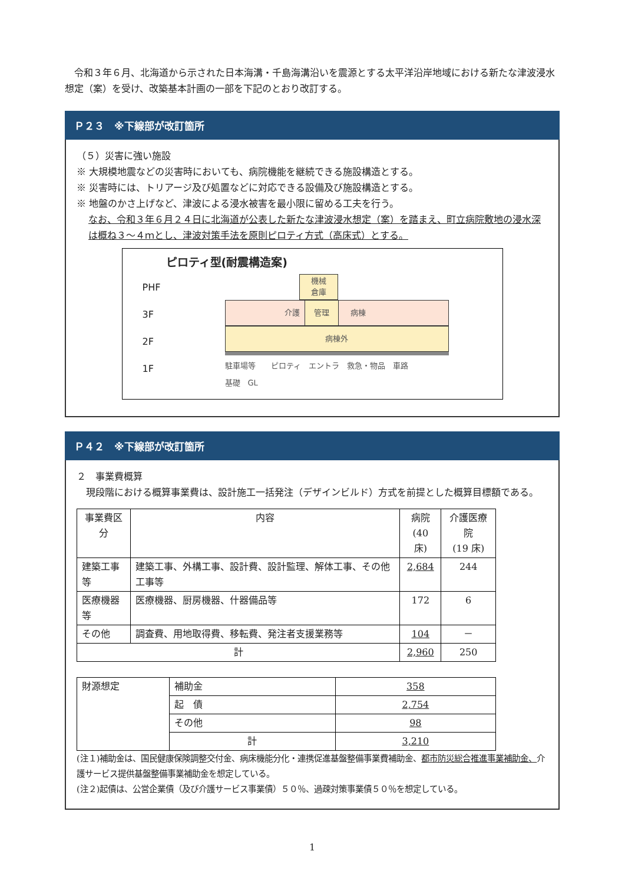令和３年６月、北海道から示された日本海溝・千島海溝沿いを震源とする太平洋沿岸地域における新たな津波浸水想定（案）を受け、改築基本計画の一部を下記のとおり改訂する。
Ｐ２３　※下線部が改訂箇所
（５）災害に強い施設
※ 大規模地震などの災害時においても、病院機能を継続できる施設構造とする。
※ 災害時には、トリアージ及び処置などに対応できる設備及び施設構造とする。
※ 地盤のかさ上げなど、津波による浸水被害を最小限に留める工夫を行う。
なお、令和３年６月２４日に北海道が公表した新たな津波浸水想定（案）を踏まえ、町立病院敷地の浸水深は概ね３～４ｍとし、津波対策手法を原則ピロティ方式（高床式）とする。
ピロティ型(耐震構造案)
PHF
3F
2F
1F
機械
倉庫
介護 管理 病棟
病棟外
駐車場等　　ピロティ　エントラ　救急・物品　車路
基礎　GL
Ｐ４２　※下線部が改訂箇所
２　事業費概算
　現段階における概算事業費は、設計施工一括発注（デザインビルド）方式を前提とした概算目標額である。
| 事業費区分 | 内容 | 病院 (40 床) | 介護医療院 (19 床) |
| --- | --- | --- | --- |
| 建築工事等 | 建築工事、外構工事、設計費、設計監理、解体工事、その他工事等 | 2,684 | 244 |
| 医療機器等 | 医療機器、厨房機器、什器備品等 | 172 | 6 |
| その他 | 調査費、用地取得費、移転費、発注者支援業務等 | 104 | － |
| 計 | | 2,960 | 250 |
| 財源想定 | 補助金 | 358 |
| | 起 債 | 2,754 |
| | その他 | 98 |
| | 計 | 3,210 |
(注１)補助金は、国民健康保険調整交付金、病床機能分化・連携促進基盤整備事業費補助金、都市防災総合推進事業補助金、介護サービス提供基盤整備事業補助金を想定している。
(注２)起債は、公営企業債（及び介護サービス事業債）５０％、過疎対策事業債５０％を想定している。
1